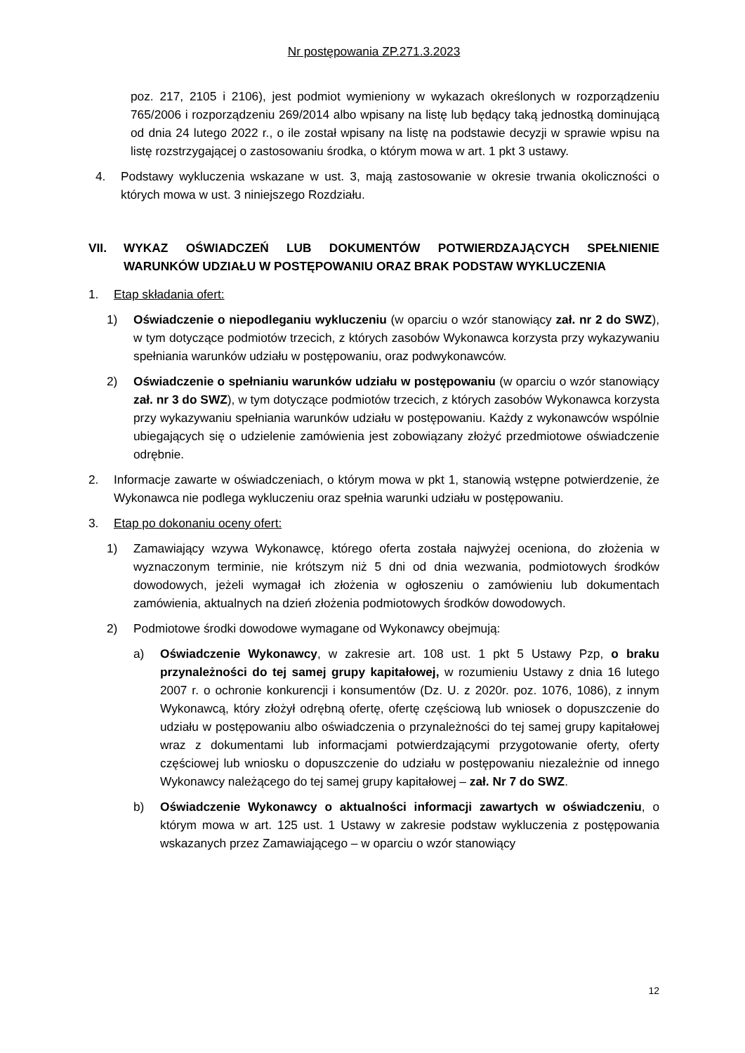Nr postępowania ZP.271.3.2023
poz. 217, 2105 i 2106), jest podmiot wymieniony w wykazach określonych w rozporządzeniu 765/2006 i rozporządzeniu 269/2014 albo wpisany na listę lub będący taką jednostką dominującą od dnia 24 lutego 2022 r., o ile został wpisany na listę na podstawie decyzji w sprawie wpisu na listę rozstrzygającej o zastosowaniu środka, o którym mowa w art. 1 pkt 3 ustawy.
4. Podstawy wykluczenia wskazane w ust. 3, mają zastosowanie w okresie trwania okoliczności o których mowa w ust. 3 niniejszego Rozdziału.
VII. WYKAZ OŚWIADCZEŃ LUB DOKUMENTÓW POTWIERDZAJĄCYCH SPEŁNIENIE WARUNKÓW UDZIAŁU W POSTĘPOWANIU ORAZ BRAK PODSTAW WYKLUCZENIA
1. Etap składania ofert:
1) Oświadczenie o niepodleganiu wykluczeniu (w oparciu o wzór stanowiący zał. nr 2 do SWZ), w tym dotyczące podmiotów trzecich, z których zasobów Wykonawca korzysta przy wykazywaniu spełniania warunków udziału w postępowaniu, oraz podwykonawców.
2) Oświadczenie o spełnianiu warunków udziału w postępowaniu (w oparciu o wzór stanowiący zał. nr 3 do SWZ), w tym dotyczące podmiotów trzecich, z których zasobów Wykonawca korzysta przy wykazywaniu spełniania warunków udziału w postępowaniu. Każdy z wykonawców wspólnie ubiegających się o udzielenie zamówienia jest zobowiązany złożyć przedmiotowe oświadczenie odrębnie.
2. Informacje zawarte w oświadczeniach, o którym mowa w pkt 1, stanowią wstępne potwierdzenie, że Wykonawca nie podlega wykluczeniu oraz spełnia warunki udziału w postępowaniu.
3. Etap po dokonaniu oceny ofert:
1) Zamawiający wzywa Wykonawcę, którego oferta została najwyżej oceniona, do złożenia w wyznaczonym terminie, nie krótszym niż 5 dni od dnia wezwania, podmiotowych środków dowodowych, jeżeli wymagał ich złożenia w ogłoszeniu o zamówieniu lub dokumentach zamówienia, aktualnych na dzień złożenia podmiotowych środków dowodowych.
2) Podmiotowe środki dowodowe wymagane od Wykonawcy obejmują:
a) Oświadczenie Wykonawcy, w zakresie art. 108 ust. 1 pkt 5 Ustawy Pzp, o braku przynależności do tej samej grupy kapitałowej, w rozumieniu Ustawy z dnia 16 lutego 2007 r. o ochronie konkurencji i konsumentów (Dz. U. z 2020r. poz. 1076, 1086), z innym Wykonawcą, który złożył odrębną ofertę, ofertę częściową lub wniosek o dopuszczenie do udziału w postępowaniu albo oświadczenia o przynależności do tej samej grupy kapitałowej wraz z dokumentami lub informacjami potwierdzającymi przygotowanie oferty, oferty częściowej lub wniosku o dopuszczenie do udziału w postępowaniu niezależnie od innego Wykonawcy należącego do tej samej grupy kapitałowej – zał. Nr 7 do SWZ.
b) Oświadczenie Wykonawcy o aktualności informacji zawartych w oświadczeniu, o którym mowa w art. 125 ust. 1 Ustawy w zakresie podstaw wykluczenia z postępowania wskazanych przez Zamawiającego – w oparciu o wzór stanowiący
12